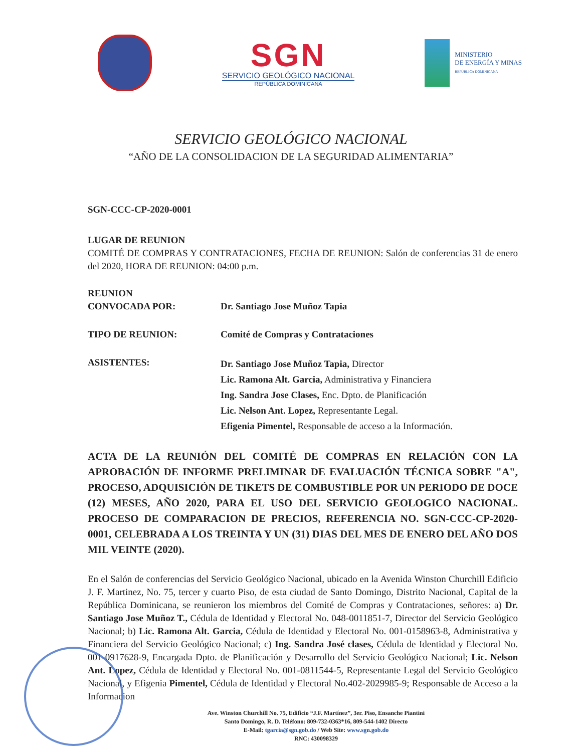SGN
SERVICIO GEOLÓGICO NACIONAL
REPÚBLICA DOMINICANA
MINISTERIO
DE ENERGÍA Y MINAS
REPÚBLICA DOMINICANA
SERVICIO GEOLÓGICO NACIONAL
“AÑO DE LA CONSOLIDACION DE LA SEGURIDAD ALIMENTARIA”
SGN-CCC-CP-2020-0001
LUGAR DE REUNION
COMITÉ DE COMPRAS Y CONTRATACIONES, FECHA DE REUNION: Salón de conferencias 31 de enero del 2020, HORA DE REUNION: 04:00 p.m.
REUNION
CONVOCADA POR:
Dr. Santiago Jose Muñoz Tapia
TIPO DE REUNION: Comité de Compras y Contrataciones
ASISTENTES:
Dr. Santiago Jose Muñoz Tapia, Director
Lic. Ramona Alt. Garcia, Administrativa y Financiera
Ing. Sandra Jose Clases, Enc. Dpto. de Planificación
Lic. Nelson Ant. Lopez, Representante Legal.
Efigenia Pimentel, Responsable de acceso a la Información.
ACTA DE LA REUNIÓN DEL COMITÉ DE COMPRAS EN RELACIÓN CON LA APROBACIÓN DE INFORME PRELIMINAR DE EVALUACIÓN TÉCNICA SOBRE "A", PROCESO, ADQUISICIÓN DE TIKETS DE COMBUSTIBLE POR UN PERIODO DE DOCE (12) MESES, AÑO 2020, PARA EL USO DEL SERVICIO GEOLOGICO NACIONAL. PROCESO DE COMPARACION DE PRECIOS, REFERENCIA NO. SGN-CCC-CP-2020-0001, CELEBRADA A LOS TREINTA Y UN (31) DIAS DEL MES DE ENERO DEL AÑO DOS MIL VEINTE (2020).
En el Salón de conferencias del Servicio Geológico Nacional, ubicado en la Avenida Winston Churchill Edificio J. F. Martinez, No. 75, tercer y cuarto Piso, de esta ciudad de Santo Domingo, Distrito Nacional, Capital de la República Dominicana, se reunieron los miembros del Comité de Compras y Contrataciones, señores: a) Dr. Santiago Jose Muñoz T., Cédula de Identidad y Electoral No. 048-0011851-7, Director del Servicio Geológico Nacional; b) Lic. Ramona Alt. Garcia, Cédula de Identidad y Electoral No. 001-0158963-8, Administrativa y Financiera del Servicio Geológico Nacional; c) Ing. Sandra José clases, Cédula de Identidad y Electoral No. 001-0917628-9, Encargada Dpto. de Planificación y Desarrollo del Servicio Geológico Nacional; Lic. Nelson Ant. Lopez, Cédula de Identidad y Electoral No. 001-0811544-5, Representante Legal del Servicio Geológico Nacional, y Efigenia Pimentel, Cédula de Identidad y Electoral No.402-2029985-9; Responsable de Acceso a la Informacion
Ave. Winston Churchill No. 75, Edificio “J.F. Martínez”, 3er. Piso, Ensanche Piantini
Santo Domingo, R. D. Teléfono: 809-732-0363*16, 809-544-1402 Directo
E-Mail: tgarcia@sgn.gob.do / Web Site: www.sgn.gob.do
RNC: 430098329